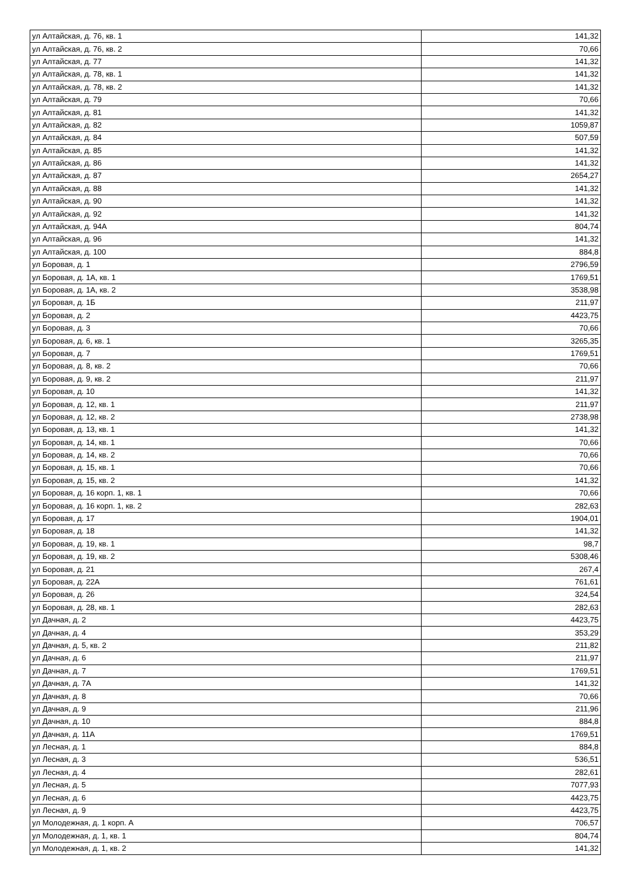| ул Алтайская, д. 76, кв. 1 | 141,32 |
| ул Алтайская, д. 76, кв. 2 | 70,66 |
| ул Алтайская, д. 77 | 141,32 |
| ул Алтайская, д. 78, кв. 1 | 141,32 |
| ул Алтайская, д. 78, кв. 2 | 141,32 |
| ул Алтайская, д. 79 | 70,66 |
| ул Алтайская, д. 81 | 141,32 |
| ул Алтайская, д. 82 | 1059,87 |
| ул Алтайская, д. 84 | 507,59 |
| ул Алтайская, д. 85 | 141,32 |
| ул Алтайская, д. 86 | 141,32 |
| ул Алтайская, д. 87 | 2654,27 |
| ул Алтайская, д. 88 | 141,32 |
| ул Алтайская, д. 90 | 141,32 |
| ул Алтайская, д. 92 | 141,32 |
| ул Алтайская, д. 94А | 804,74 |
| ул Алтайская, д. 96 | 141,32 |
| ул Алтайская, д. 100 | 884,8 |
| ул Боровая, д. 1 | 2796,59 |
| ул Боровая, д. 1А, кв. 1 | 1769,51 |
| ул Боровая, д. 1А, кв. 2 | 3538,98 |
| ул Боровая, д. 1Б | 211,97 |
| ул Боровая, д. 2 | 4423,75 |
| ул Боровая, д. 3 | 70,66 |
| ул Боровая, д. 6, кв. 1 | 3265,35 |
| ул Боровая, д. 7 | 1769,51 |
| ул Боровая, д. 8, кв. 2 | 70,66 |
| ул Боровая, д. 9, кв. 2 | 211,97 |
| ул Боровая, д. 10 | 141,32 |
| ул Боровая, д. 12, кв. 1 | 211,97 |
| ул Боровая, д. 12, кв. 2 | 2738,98 |
| ул Боровая, д. 13, кв. 1 | 141,32 |
| ул Боровая, д. 14, кв. 1 | 70,66 |
| ул Боровая, д. 14, кв. 2 | 70,66 |
| ул Боровая, д. 15, кв. 1 | 70,66 |
| ул Боровая, д. 15, кв. 2 | 141,32 |
| ул Боровая, д. 16 корп. 1, кв. 1 | 70,66 |
| ул Боровая, д. 16 корп. 1, кв. 2 | 282,63 |
| ул Боровая, д. 17 | 1904,01 |
| ул Боровая, д. 18 | 141,32 |
| ул Боровая, д. 19, кв. 1 | 98,7 |
| ул Боровая, д. 19, кв. 2 | 5308,46 |
| ул Боровая, д. 21 | 267,4 |
| ул Боровая, д. 22А | 761,61 |
| ул Боровая, д. 26 | 324,54 |
| ул Боровая, д. 28, кв. 1 | 282,63 |
| ул Дачная, д. 2 | 4423,75 |
| ул Дачная, д. 4 | 353,29 |
| ул Дачная, д. 5, кв. 2 | 211,82 |
| ул Дачная, д. 6 | 211,97 |
| ул Дачная, д. 7 | 1769,51 |
| ул Дачная, д. 7А | 141,32 |
| ул Дачная, д. 8 | 70,66 |
| ул Дачная, д. 9 | 211,96 |
| ул Дачная, д. 10 | 884,8 |
| ул Дачная, д. 11А | 1769,51 |
| ул Лесная, д. 1 | 884,8 |
| ул Лесная, д. 3 | 536,51 |
| ул Лесная, д. 4 | 282,61 |
| ул Лесная, д. 5 | 7077,93 |
| ул Лесная, д. 6 | 4423,75 |
| ул Лесная, д. 9 | 4423,75 |
| ул Молодежная, д. 1 корп. А | 706,57 |
| ул Молодежная, д. 1, кв. 1 | 804,74 |
| ул Молодежная, д. 1, кв. 2 | 141,32 |